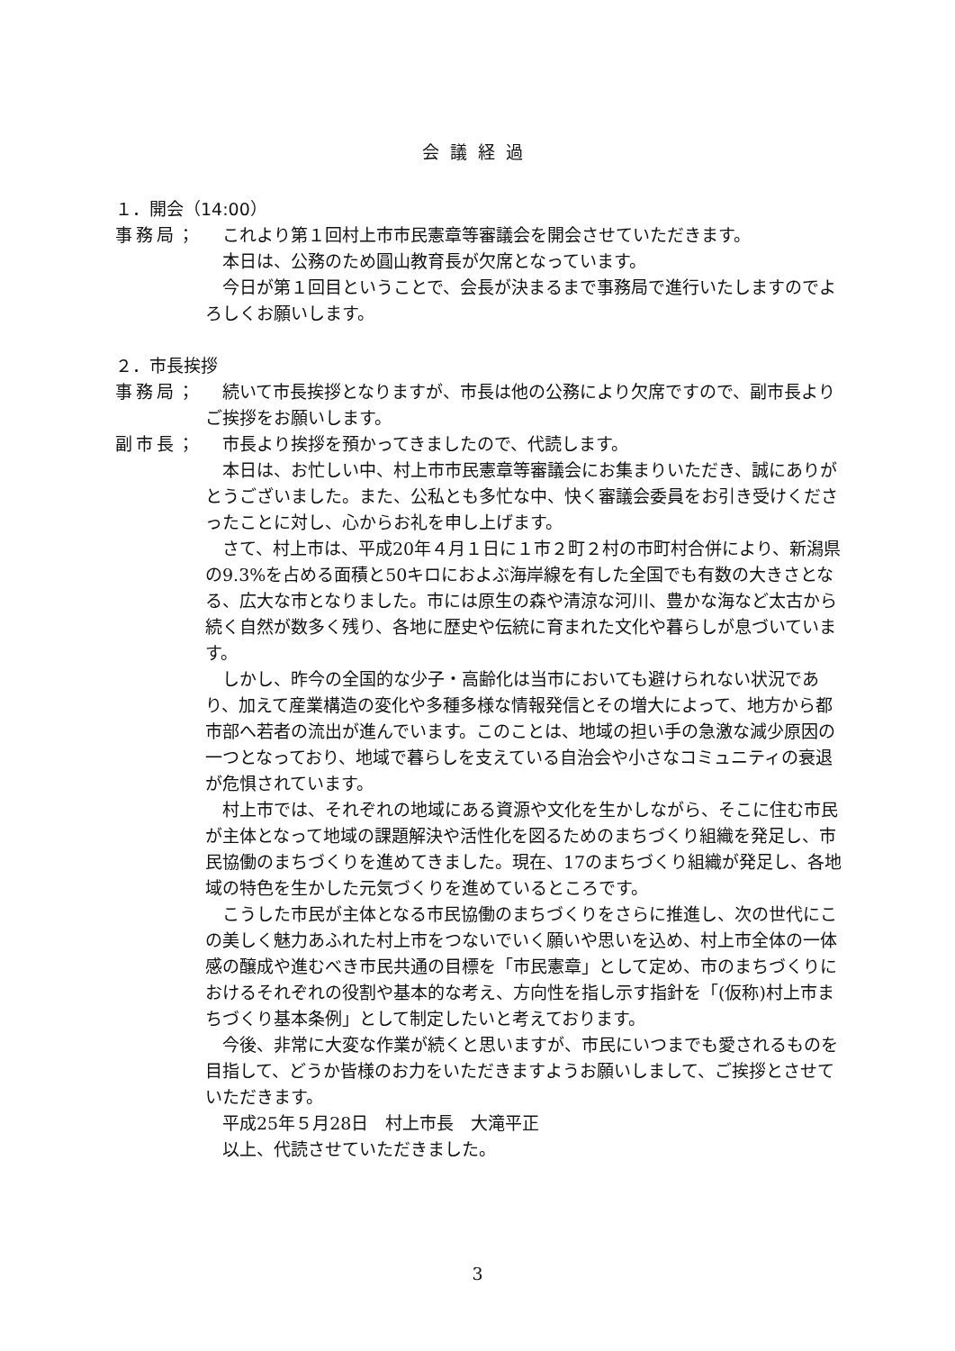会議経過
１．開会（14:00）
事務局； これより第１回村上市市民憲章等審議会を開会させていただきます。
本日は、公務のため圓山教育長が欠席となっています。
今日が第１回目ということで、会長が決まるまで事務局で進行いたしますのでよろしくお願いします。
２．市長挨拶
事務局； 続いて市長挨拶となりますが、市長は他の公務により欠席ですので、副市長よりご挨拶をお願いします。
副市長； 市長より挨拶を預かってきましたので、代読します。
本日は、お忙しい中、村上市市民憲章等審議会にお集まりいただき、誠にありがとうございました。また、公私とも多忙な中、快く審議会委員をお引き受けくださったことに対し、心からお礼を申し上げます。
さて、村上市は、平成20年４月１日に１市２町２村の市町村合併により、新潟県の9.3%を占める面積と50キロにおよぶ海岸線を有した全国でも有数の大きさとなる、広大な市となりました。市には原生の森や清涼な河川、豊かな海など太古から続く自然が数多く残り、各地に歴史や伝統に育まれた文化や暮らしが息づいています。
しかし、昨今の全国的な少子・高齢化は当市においても避けられない状況であり、加えて産業構造の変化や多種多様な情報発信とその増大によって、地方から都市部へ若者の流出が進んでいます。このことは、地域の担い手の急激な減少原因の一つとなっており、地域で暮らしを支えている自治会や小さなコミュニティの衰退が危惧されています。
村上市では、それぞれの地域にある資源や文化を生かしながら、そこに住む市民が主体となって地域の課題解決や活性化を図るためのまちづくり組織を発足し、市民協働のまちづくりを進めてきました。現在、17のまちづくり組織が発足し、各地域の特色を生かした元気づくりを進めているところです。
こうした市民が主体となる市民協働のまちづくりをさらに推進し、次の世代にこの美しく魅力あふれた村上市をつないでいく願いや思いを込め、村上市全体の一体感の醸成や進むべき市民共通の目標を「市民憲章」として定め、市のまちづくりにおけるそれぞれの役割や基本的な考え、方向性を指し示す指針を「(仮称)村上市まちづくり基本条例」として制定したいと考えております。
今後、非常に大変な作業が続くと思いますが、市民にいつまでも愛されるものを目指して、どうか皆様のお力をいただきますようお願いしまして、ご挨拶とさせていただきます。
平成25年５月28日　村上市長　大滝平正
以上、代読させていただきました。
3